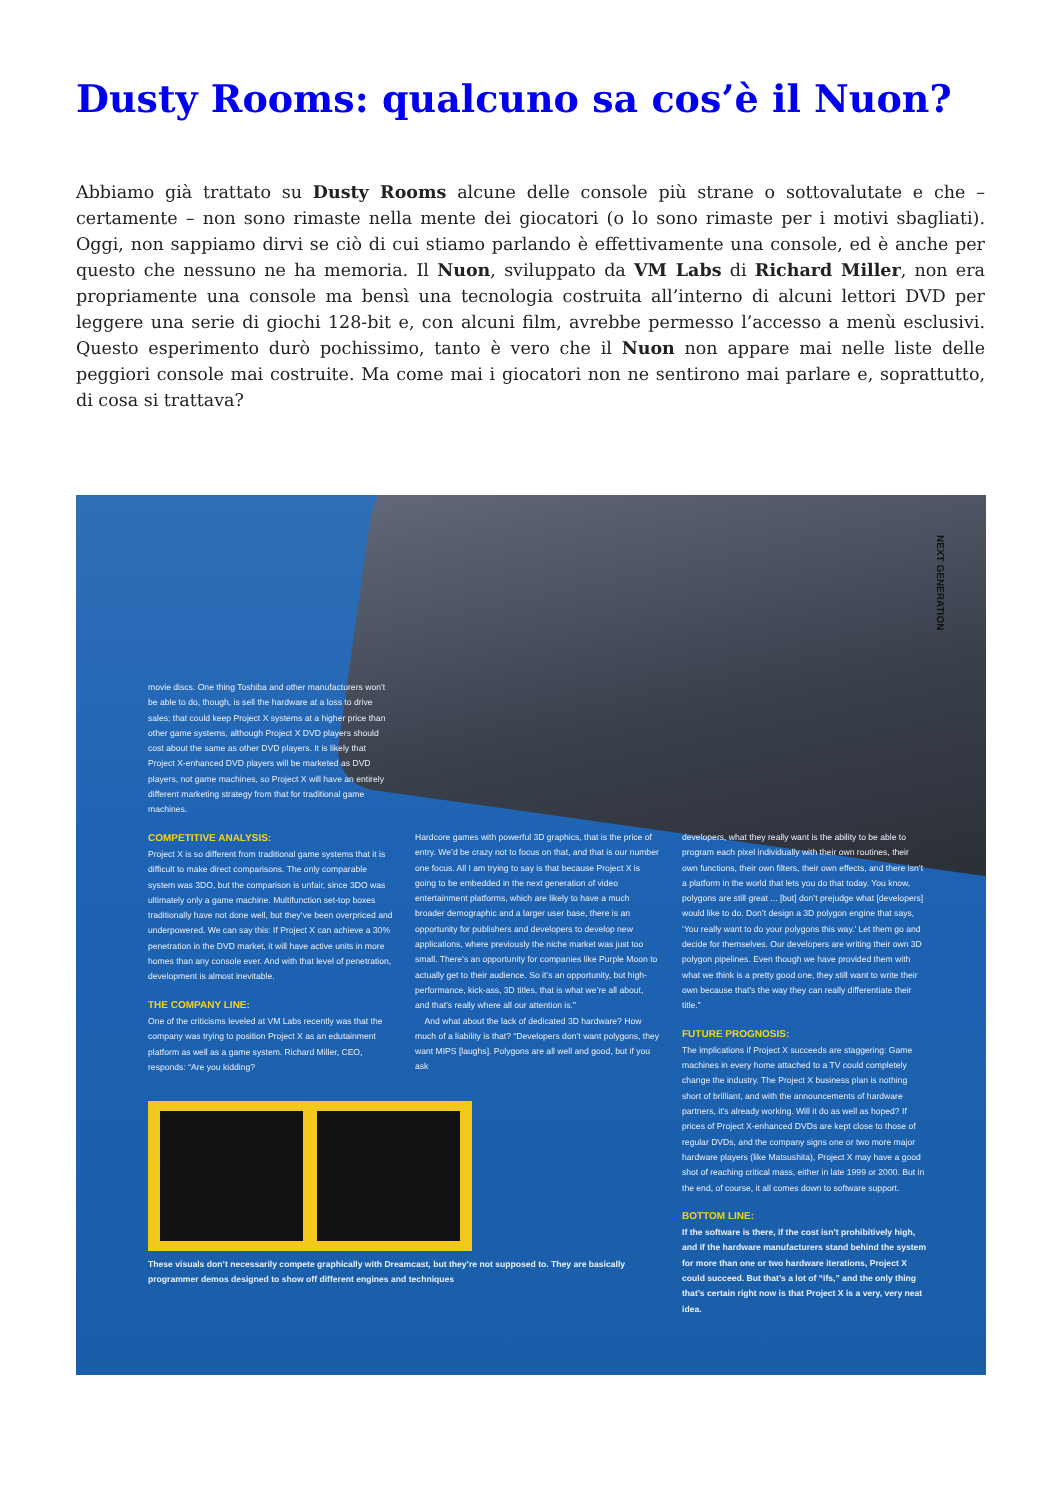Dusty Rooms: qualcuno sa cos’è il Nuon?
Abbiamo già trattato su Dusty Rooms alcune delle console più strane o sottovalutate e che – certamente – non sono rimaste nella mente dei giocatori (o lo sono rimaste per i motivi sbagliati). Oggi, non sappiamo dirvi se ciò di cui stiamo parlando è effettivamente una console, ed è anche per questo che nessuno ne ha memoria. Il Nuon, sviluppato da VM Labs di Richard Miller, non era propriamente una console ma bensì una tecnologia costruita all’interno di alcuni lettori DVD per leggere una serie di giochi 128-bit e, con alcuni film, avrebbe permesso l’accesso a menù esclusivi. Questo esperimento durò pochissimo, tanto è vero che il Nuon non appare mai nelle liste delle peggiori console mai costruite. Ma come mai i giocatori non ne sentirono mai parlare e, soprattutto, di cosa si trattava?
NEXT GENERATION
movie discs. One thing Toshiba and other manufacturers won’t be able to do, though, is sell the hardware at a loss to drive sales; that could keep Project X systems at a higher price than other game systems, although Project X DVD players should cost about the same as other DVD players. It is likely that Project X-enhanced DVD players will be marketed as DVD players, not game machines, so Project X will have an entirely different marketing strategy from that for traditional game machines.
COMPETITIVE ANALYSIS:
Project X is so different from traditional game systems that it is difficult to make direct comparisons. The only comparable system was 3DO, but the comparison is unfair, since 3DO was ultimately only a game machine. Multifunction set-top boxes traditionally have not done well, but they’ve been overpriced and underpowered. We can say this: If Project X can achieve a 30% penetration in the DVD market, it will have active units in more homes than any console ever. And with that level of penetration, development is almost inevitable.
THE COMPANY LINE:
One of the criticisms leveled at VM Labs recently was that the company was trying to position Project X as an edutainment platform as well as a game system. Richard Miller, CEO, responds: “Are you kidding?
These visuals don’t necessarily compete graphically with Dreamcast, but they’re not supposed to. They are basically programmer demos designed to show off different engines and techniques
Hardcore games with powerful 3D graphics, that is the price of entry. We’d be crazy not to focus on that, and that is our number one focus. All I am trying to say is that because Project X is going to be embedded in the next generation of video entertainment platforms, which are likely to have a much broader demographic and a larger user base, there is an opportunity for publishers and developers to develop new applications, where previously the niche market was just too small. There’s an opportunity for companies like Purple Moon to actually get to their audience. So it’s an opportunity, but high-performance, kick-ass, 3D titles, that is what we’re all about, and that’s really where all our attention is.”
And what about the lack of dedicated 3D hardware? How much of a liability is that? “Developers don’t want polygons, they want MIPS [laughs]. Polygons are all well and good, but if you ask
developers, what they really want is the ability to be able to program each pixel individually with their own routines, their own functions, their own filters, their own effects, and there isn’t a platform in the world that lets you do that today. You know, polygons are still great ... [but] don’t prejudge what [developers] would like to do. Don’t design a 3D polygon engine that says, ‘You really want to do your polygons this way.’ Let them go and decide for themselves. Our developers are writing their own 3D polygon pipelines. Even though we have provided them with what we think is a pretty good one, they still want to write their own because that’s the way they can really differentiate their title.”
FUTURE PROGNOSIS:
The implications if Project X succeeds are staggering: Game machines in every home attached to a TV could completely change the industry. The Project X business plan is nothing short of brilliant, and with the announcements of hardware partners, it’s already working. Will it do as well as hoped? If prices of Project X-enhanced DVDs are kept close to those of regular DVDs, and the company signs one or two more major hardware players (like Matsushita), Project X may have a good shot of reaching critical mass, either in late 1999 or 2000. But in the end, of course, it all comes down to software support.
BOTTOM LINE:
If the software is there, if the cost isn’t prohibitively high, and if the hardware manufacturers stand behind the system for more than one or two hardware iterations, Project X could succeed. But that’s a lot of “ifs,” and the only thing that’s certain right now is that Project X is a very, very neat idea.